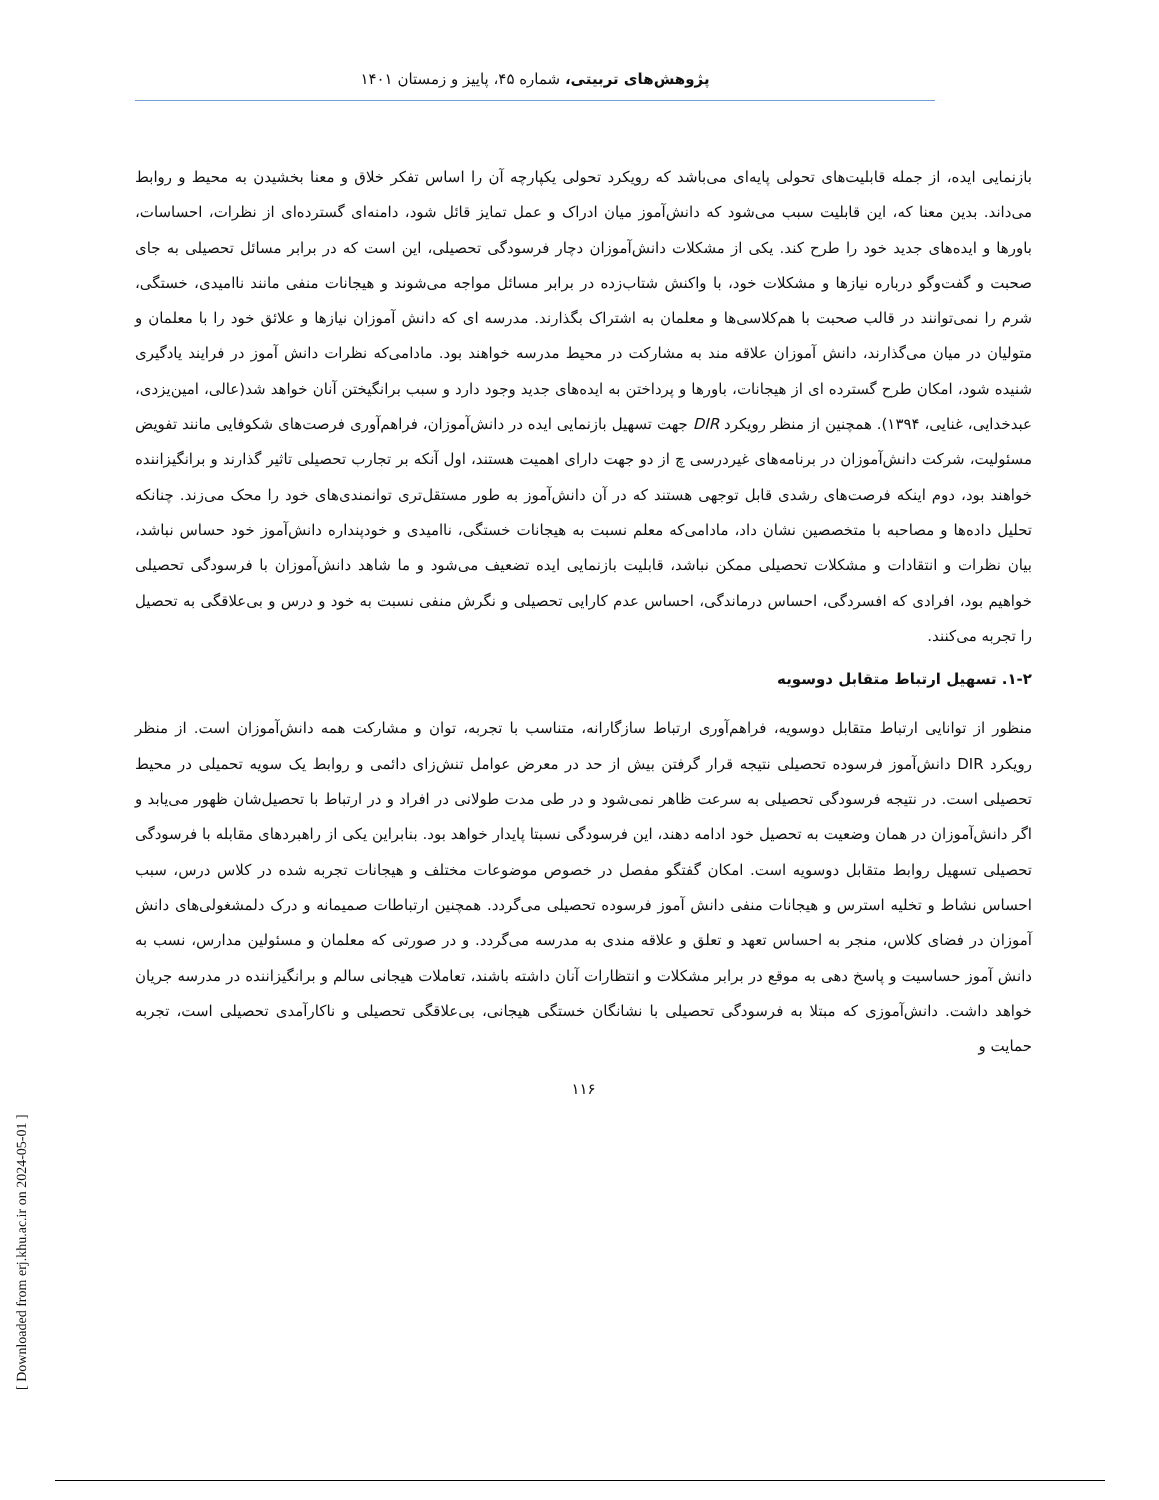پژوهش‌های تربیتی، شماره ۴۵، پاییز و زمستان ۱۴۰۱
بازنمایی ایده، از جمله قابلیت‌های تحولی پایه‌ای می‌باشد که رویکرد تحولی یکپارچه آن را اساس تفکر خلاق و معنا بخشیدن به محیط و روابط می‌داند. بدین معنا که، این قابلیت سبب می‌شود که دانش‌آموز میان ادراک و عمل تمایز قائل شود، دامنه‌ای گسترده‌ای از نظرات، احساسات، باورها و ایده‌های جدید خود را طرح کند. یکی از مشکلات دانش‌آموزان دچار فرسودگی تحصیلی، این است که در برابر مسائل تحصیلی به جای صحبت و گفت‌وگو درباره نیازها و مشکلات خود، با واکنش شتاب‌زده در برابر مسائل مواجه می‌شوند و هیجانات منفی مانند ناامیدی، خستگی، شرم را نمی‌توانند در قالب صحبت با هم‌کلاسی‌ها و معلمان به اشتراک بگذارند. مدرسه ای که دانش آموزان نیازها و علائق خود را با معلمان و متولیان در میان می‌گذارند، دانش آموزان علاقه مند به مشارکت در محیط مدرسه خواهند بود. مادامی‌که نظرات دانش آموز در فرایند یادگیری شنیده شود، امکان طرح گسترده ای از هیجانات، باورها و پرداختن به ایده‌های جدید وجود دارد و سبب برانگیختن آنان خواهد شد(عالی، امین‌یزدی، عبدخدایی، غنایی، ۱۳۹۴). همچنین از منظر رویکرد DIR جهت تسهیل بازنمایی ایده در دانش‌آموزان، فراهم‌آوری فرصت‌های شکوفایی مانند تفویض مسئولیت، شرکت دانش‌آموزان در برنامه‌های غیردرسی چ از دو جهت دارای اهمیت هستند، اول آنکه بر تجارب تحصیلی تاثیر گذارند و برانگیزاننده خواهند بود، دوم اینکه فرصت‌های رشدی قابل توجهی هستند که در آن دانش‌آموز به طور مستقل‌تری توانمندی‌های خود را محک می‌زند. چنانکه تحلیل داده‌ها و مصاحبه با متخصصین نشان داد، مادامی‌که معلم نسبت به هیجانات خستگی، ناامیدی و خودپنداره دانش‌آموز خود حساس نباشد، بیان نظرات و انتقادات و مشکلات تحصیلی ممکن نباشد، قابلیت بازنمایی ایده تضعیف می‌شود و ما شاهد دانش‌آموزان با فرسودگی تحصیلی خواهیم بود، افرادی که افسردگی، احساس درماندگی، احساس عدم کارایی تحصیلی و نگرش منفی نسبت به خود و درس و بی‌علاقگی به تحصیل را تجربه می‌کنند.
۱-۲. تسهیل ارتباط متقابل دوسویه
منظور از توانایی ارتباط متقابل دوسویه، فراهم‌آوری ارتباط سازگارانه، متناسب با تجربه، توان و مشارکت همه دانش‌آموزان است. از منظر رویکرد DIR دانش‌آموز فرسوده تحصیلی نتیجه قرار گرفتن بیش از حد در معرض عوامل تنش‌زای دائمی و روابط یک سویه تحمیلی در محیط تحصیلی است. در نتیجه فرسودگی تحصیلی به سرعت ظاهر نمی‌شود و در طی مدت طولانی در افراد و در ارتباط با تحصیل‌شان ظهور می‌یابد و اگر دانش‌آموزان در همان وضعیت به تحصیل خود ادامه دهند، این فرسودگی نسبتا پایدار خواهد بود. بنابراین یکی از راهبردهای مقابله با فرسودگی تحصیلی تسهیل روابط متقابل دوسویه است. امکان گفتگو مفصل در خصوص موضوعات مختلف و هیجانات تجربه شده در کلاس درس، سبب احساس نشاط و تخلیه استرس و هیجانات منفی دانش آموز فرسوده تحصیلی می‌گردد. همچنین ارتباطات صمیمانه و درک دلمشغولی‌های دانش آموزان در فضای کلاس، منجر به احساس تعهد و تعلق و علاقه مندی به مدرسه می‌گردد. و در صورتی که معلمان و مسئولین مدارس، نسب به دانش آموز حساسیت و پاسخ دهی به موقع در برابر مشکلات و انتظارات آنان داشته باشند، تعاملات هیجانی سالم و برانگیزاننده در مدرسه جریان خواهد داشت. دانش‌آموزی که مبتلا به فرسودگی تحصیلی با نشانگان خستگی هیجانی، بی‌علاقگی تحصیلی و ناکارآمدی تحصیلی است، تجربه حمایت و
۱۱۶
[ Downloaded from erj.khu.ac.ir on 2024-05-01 ]